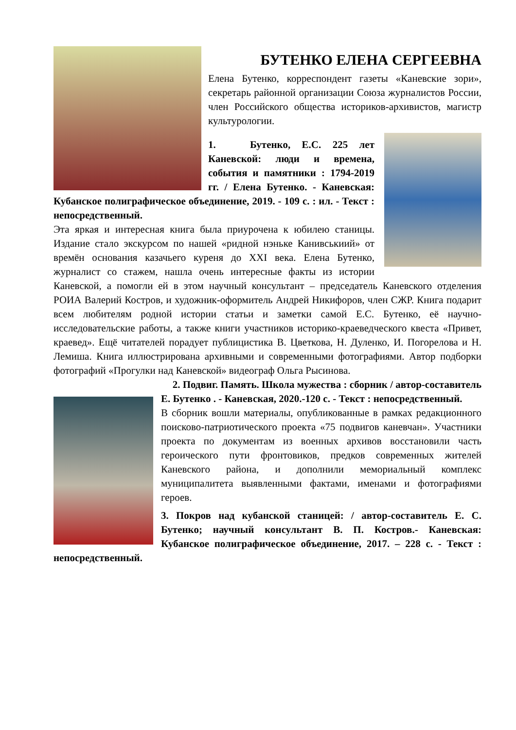БУТЕНКО ЕЛЕНА СЕРГЕЕВНА
Елена Бутенко, корреспондент газеты «Каневские зори», секретарь районной организации Союза журналистов России, член Российского общества историков-архивистов, магистр культурологии.
1. Бутенко, Е.С. 225 лет Каневской: люди и времена, события и памятники : 1794-2019 гг. / Елена Бутенко. - Каневская: Кубанское полиграфическое объединение, 2019. - 109 с. : ил. - Текст : непосредственный.
Эта яркая и интересная книга была приурочена к юбилею станицы. Издание стало экскурсом по нашей «ридной нэньке Канивськиий» от времён основания казачьего куреня до XXI века. Елена Бутенко, журналист со стажем, нашла очень интересные факты из истории Каневской, а помогли ей в этом научный консультант – председатель Каневского отделения РОИА Валерий Костров, и художник-оформитель Андрей Никифоров, член СЖР. Книга подарит всем любителям родной истории статьи и заметки самой Е.С. Бутенко, её научно-исследовательские работы, а также книги участников историко-краеведческого квеста «Привет, краевед». Ещё читателей порадует публицистика В. Цветкова, Н. Дуленко, И. Погорелова и Н. Лемиша. Книга иллюстрирована архивными и современными фотографиями. Автор подборки фотографий «Прогулки над Каневской» видеограф Ольга Рысинова.
2. Подвиг. Память. Школа мужества : сборник / автор-составитель
Е. Бутенко . - Каневская, 2020.-120 с. - Текст : непосредственный.
В сборник вошли материалы, опубликованные в рамках редакционного поисково-патриотического проекта «75 подвигов каневчан». Участники проекта по документам из военных архивов восстановили часть героического пути фронтовиков, предков современных жителей Каневского района, и дополнили мемориальный комплекс муниципалитета выявленными фактами, именами и фотографиями героев.
3. Покров над кубанской станицей: / автор-составитель Е. С. Бутенко; научный консультант В. П. Костров.- Каневская: Кубанское полиграфическое объединение, 2017. – 228 с. - Текст : непосредственный.